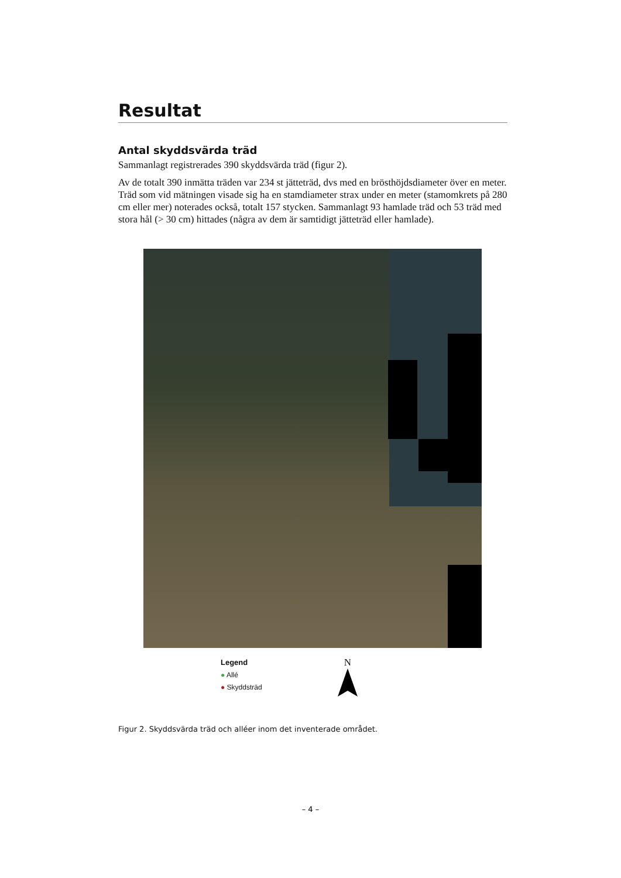Resultat
Antal skyddsvärda träd
Sammanlagt registrerades 390 skyddsvärda träd (figur 2).
Av de totalt 390 inmätta träden var 234 st jätteträd, dvs med en brösthöjdsdiameter över en meter. Träd som vid mätningen visade sig ha en stamdiameter strax under en meter (stamomkrets på 280 cm eller mer) noterades också, totalt 157 stycken. Sammanlagt 93 hamlade träd och 53 träd med stora hål (> 30 cm) hittades (några av dem är samtidigt jätteträd eller hamlade).
Legend
● Allé
● Skyddsträd
N
Figur 2. Skyddsvärda träd och alléer inom det inventerade området.
– 4 –